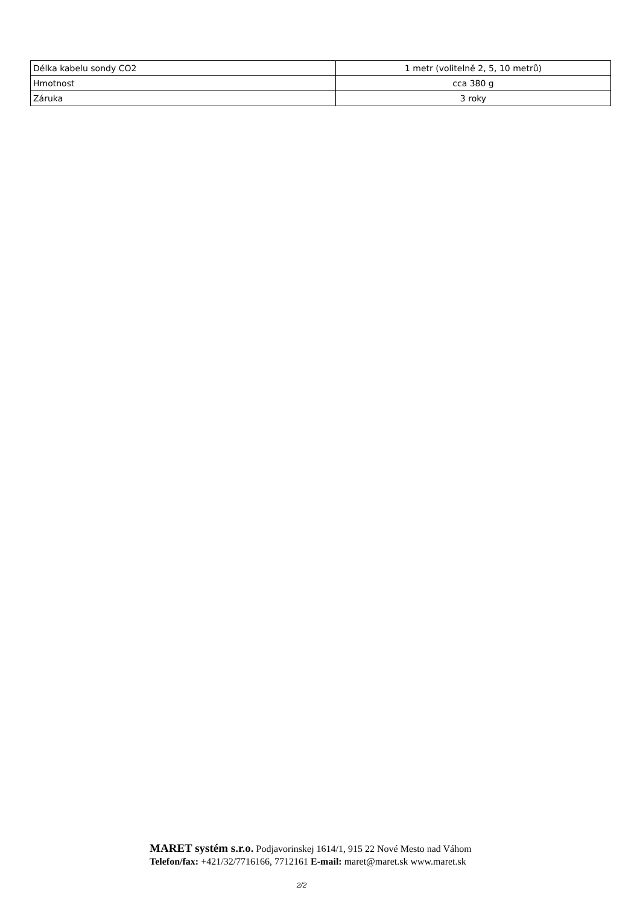| Délka kabelu sondy CO2 | 1 metr (volitelně 2, 5, 10 metrů) |
| Hmotnost | cca 380 g |
| Záruka | 3 roky |
MARET systém s.r.o. Podjavorinskej 1614/1, 915 22 Nové Mesto nad Váhom
Telefon/fax: +421/32/7716166, 7712161 E-mail: maret@maret.sk www.maret.sk
2/2